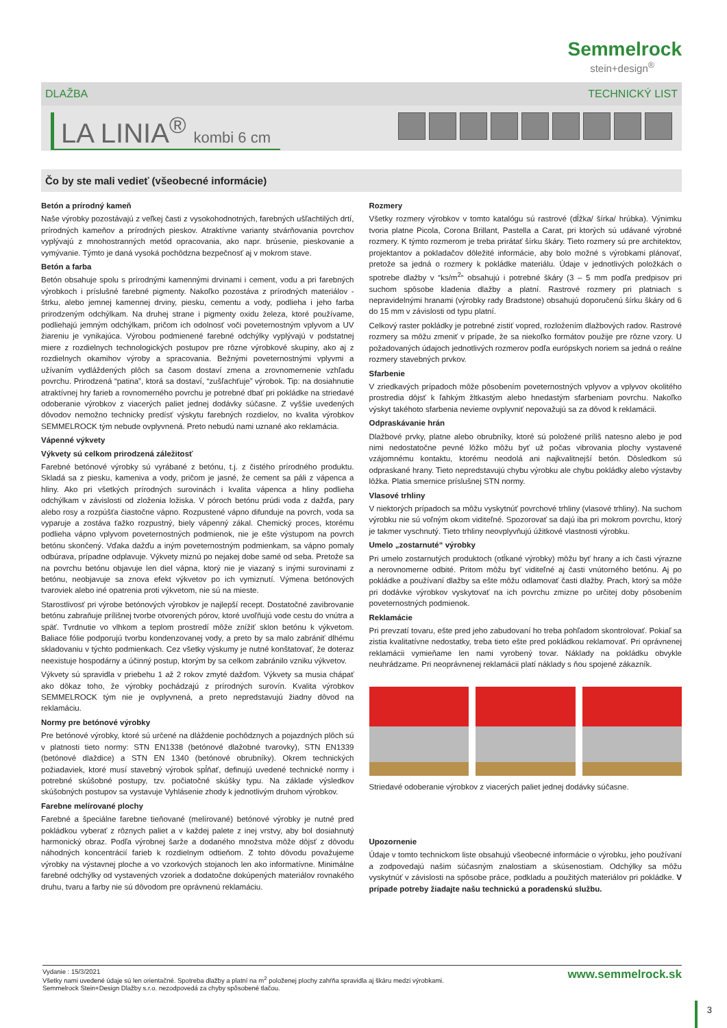Semmelrock
stein+design<sup>®</sup>
DLAŽBA TECHNICKÝ LIST
LA LINIA<sup>®</sup> kombi 6 cm
Čo by ste mali vedieť (všeobecné informácie)
Betón a prírodný kameň
Naše výrobky pozostávajú z veľkej časti z vysokohodnotných, farebných ušľachtilých drtí, prírodných kameňov a prírodných pieskov. Atraktívne varianty stvárňovania povrchov vyplývajú z mnohostranných metód opracovania, ako napr. brúsenie, pieskovanie a vymývanie. Týmto je daná vysoká pochôdzna bezpečnosť aj v mokrom stave.
Betón a farba
Betón obsahuje spolu s prírodnými kamennými drvinami i cement, vodu a pri farebných výrobkoch i príslušné farebné pigmenty. Nakoľko pozostáva z prírodných materiálov - štrku, alebo jemnej kamennej drviny, piesku, cementu a vody, podlieha i jeho farba prirodzeným odchýlkam. Na druhej strane i pigmenty oxidu železa, ktoré používame, podliehajú jemným odchýlkam, pričom ich odolnosť voči poveternostným vplyvom a UV žiareniu je vynikajúca. Výrobou podmienené farebné odchýlky vyplývajú v podstatnej miere z rozdielnych technologických postupov pre rôzne výrobkové skupiny, ako aj z rozdielnych okamihov výroby a spracovania. Bežnými poveternostnými vplyvmi a užívaním vydláždených plôch sa časom dostaví zmena a zrovnomernenie vzhľadu povrchu. Prirodzená “patina”, ktorá sa dostaví, “zušľachťuje” výrobok. Tip: na dosiahnutie atraktívnej hry farieb a rovnomerného povrchu je potrebné dbať pri pokládke na striedavé odoberanie výrobkov z viacerých paliet jednej dodávky súčasne. Z vyššie uvedených dôvodov nemožno technicky predísť výskytu farebných rozdielov, no kvalita výrobkov SEMMELROCK tým nebude ovplyvnená. Preto nebudú nami uznané ako reklamácia.
Vápenné výkvety
Výkvety sú celkom prirodzená záležitosť
Farebné betónové výrobky sú vyrábané z betónu, t.j. z čistého prírodného produktu. Skladá sa z piesku, kameniva a vody, pričom je jasné, že cement sa páli z vápenca a hliny. Ako pri všetkých prírodných surovinách i kvalita vápenca a hliny podlieha odchýlkam v závislosti od zloženia ložiska. V póroch betónu prúdi voda z dažďa, pary alebo rosy a rozpúšťa čiastočne vápno. Rozpustené vápno difunduje na povrch, voda sa vyparuje a zostáva ťažko rozpustný, biely vápenný zákal. Chemický proces, ktorému podlieha vápno vplyvom poveternostných podmienok, nie je ešte výstupom na povrch betónu skončený. Vďaka dažďu a iným poveternostným podmienkam, sa vápno pomaly odbúrava, prípadne odplavuje. Výkvety miznú po nejakej dobe samé od seba. Pretože sa na povrchu betónu objavuje len diel vápna, ktorý nie je viazaný s inými surovinami z betónu, neobjavuje sa znova efekt výkvetov po ich vymiznutí. Výmena betónových tvaroviek alebo iné opatrenia proti výkvetom, nie sú na mieste.
Starostlivosť pri výrobe betónových výrobkov je najlepší recept. Dostatočné zavibrovanie betónu zabraňuje prílišnej tvorbe otvorených pórov, ktoré uvoľňujú vode cestu do vnútra a späť. Tvrdnutie vo vlhkom a teplom prostredí môže znížiť sklon betónu k výkvetom. Baliace fólie podporujú tvorbu kondenzovanej vody, a preto by sa malo zabrániť dlhému skladovaniu v týchto podmienkach. Cez všetky výskumy je nutné konštatovať, že doteraz neexistuje hospodárny a účinný postup, ktorým by sa celkom zabránilo vzniku výkvetov.
Výkvety sú spravidla v priebehu 1 až 2 rokov zmyté dažďom. Výkvety sa musia chápať ako dôkaz toho, že výrobky pochádzajú z prírodných surovín. Kvalita výrobkov SEMMELROCK tým nie je ovplyvnená, a preto nepredstavujú žiadny dôvod na reklamáciu.
Normy pre betónové výrobky
Pre betónové výrobky, ktoré sú určené na dláždenie pochôdznych a pojazdných plôch sú v platnosti tieto normy: STN EN1338 (betónové dlažobné tvarovky), STN EN1339 (betónové dlaždice) a STN EN 1340 (betónové obrubníky). Okrem technických požiadaviek, ktoré musí stavebný výrobok spĺňať, definujú uvedené technické normy i potrebné skúšobné postupy, tzv. počiatočné skúšky typu. Na základe výsledkov skúšobných postupov sa vystavuje Vyhlásenie zhody k jednotlivým druhom výrobkov.
Farebne melírované plochy
Farebné a špeciálne farebne tieňované (melírované) betónové výrobky je nutné pred pokládkou vyberať z rôznych paliet a v každej palete z inej vrstvy, aby bol dosiahnutý harmonický obraz. Podľa výrobnej šarže a dodaného množstva môže dôjsť z dôvodu náhodných koncentrácií farieb k rozdielnym odtieňom. Z tohto dôvodu považujeme výrobky na výstavnej ploche a vo vzorkových stojanoch len ako informatívne. Minimálne farebné odchýlky od vystavených vzoriek a dodatočne dokúpených materiálov rovnakého druhu, tvaru a farby nie sú dôvodom pre oprávnenú reklamáciu.
Rozmery
Všetky rozmery výrobkov v tomto katalógu sú rastrové (dĺžka/ šírka/ hrúbka). Výnimku tvoria platne Picola, Corona Brillant, Pastella a Carat, pri ktorých sú udávané výrobné rozmery. K týmto rozmerom je treba prirátať šírku škáry. Tieto rozmery sú pre architektov, projektantov a pokladačov dôležité informácie, aby bolo možné s výrobkami plánovať, pretože sa jedná o rozmery k pokládke materiálu. Údaje v jednotlivých položkách o spotrebe dlažby v “ks/m<sup>2</sup>“ obsahujú i potrebné škáry (3 – 5 mm podľa predpisov pri suchom spôsobe kladenia dlažby a platní. Rastrové rozmery pri platniach s nepravidelnými hranami (výrobky rady Bradstone) obsahujú doporučenú šírku škáry od 6 do 15 mm v závislosti od typu platní.
Celkový raster pokládky je potrebné zistiť vopred, rozložením dlažbových radov. Rastrové rozmery sa môžu zmeniť v prípade, že sa niekoľko formátov použije pre rôzne vzory. U požadovaných údajoch jednotlivých rozmerov podľa európskych noriem sa jedná o reálne rozmery stavebných prvkov.
Sfarbenie
V zriedkavých prípadoch môže pôsobením poveternostných vplyvov a vplyvov okolitého prostredia dôjsť k ľahkým žltkastým alebo hnedastým sfarbeniam povrchu. Nakoľko výskyt takéhoto sfarbenia nevieme ovplyvniť nepovažujú sa za dôvod k reklamácii.
Odpraskávanie hrán
Dlažbové prvky, platne alebo obrubníky, ktoré sú položené príliš natesno alebo je pod nimi nedostatočne pevné lôžko môžu byť už počas vibrovania plochy vystavené vzájomnému kontaktu, ktorému neodolá ani najkvalitnejší betón. Dôsledkom sú odpraskané hrany. Tieto nepredstavujú chybu výrobku ale chybu pokládky alebo výstavby lôžka. Platia smernice príslušnej STN normy.
Vlasové trhliny
V niektorých prípadoch sa môžu vyskytnúť povrchové trhliny (vlasové trhliny). Na suchom výrobku nie sú voľným okom viditeľné. Spozorovať sa dajú iba pri mokrom povrchu, ktorý je takmer vyschnutý. Tieto trhliny neovplyvňujú úžitkové vlastnosti výrobku.
Umelo „zostarnuté“ výrobky
Pri umelo zostarnutých produktoch (otĺkané výrobky) môžu byť hrany a ich časti výrazne a nerovnomerne odbité. Pritom môžu byť viditeľné aj časti vnútorného betónu. Aj po pokládke a používaní dlažby sa ešte môžu odlamovať časti dlažby. Prach, ktorý sa môže pri dodávke výrobkov vyskytovať na ich povrchu zmizne po určitej doby pôsobením poveternostných podmienok.
Reklamácie
Pri prevzatí tovaru, ešte pred jeho zabudovaní ho treba pohľadom skontrolovať. Pokiaľ sa zistia kvalitatívne nedostatky, treba tieto ešte pred pokládkou reklamovať. Pri oprávnenej reklamácii vymieňame len nami vyrobený tovar. Náklady na pokládku obvykle neuhrádzame. Pri neoprávnenej reklamácii platí náklady s ňou spojené zákazník.
Striedavé odoberanie výrobkov z viacerých paliet jednej dodávky súčasne.
Upozornenie
Údaje v tomto technickom liste obsahujú všeobecné informácie o výrobku, jeho používaní a zodpovedajú našim súčasným znalostiam a skúsenostiam. Odchýlky sa môžu vyskytnúť v závislosti na spôsobe práce, podkladu a použitých materiálov pri pokládke. V prípade potreby žiadajte našu technickú a poradenskú službu.
Vydanie : 15/3/2021
Všetky nami uvedené údaje sú len orientačné. Spotreba dlažby a platní na m<sup>2</sup> položenej plochy zahŕňa spravidla aj škáru medzi výrobkami.
Semmelrock Stein+Design Dlažby s.r.o. nezodpovedá za chyby spôsobené tlačou.
www.semmelrock.sk
3